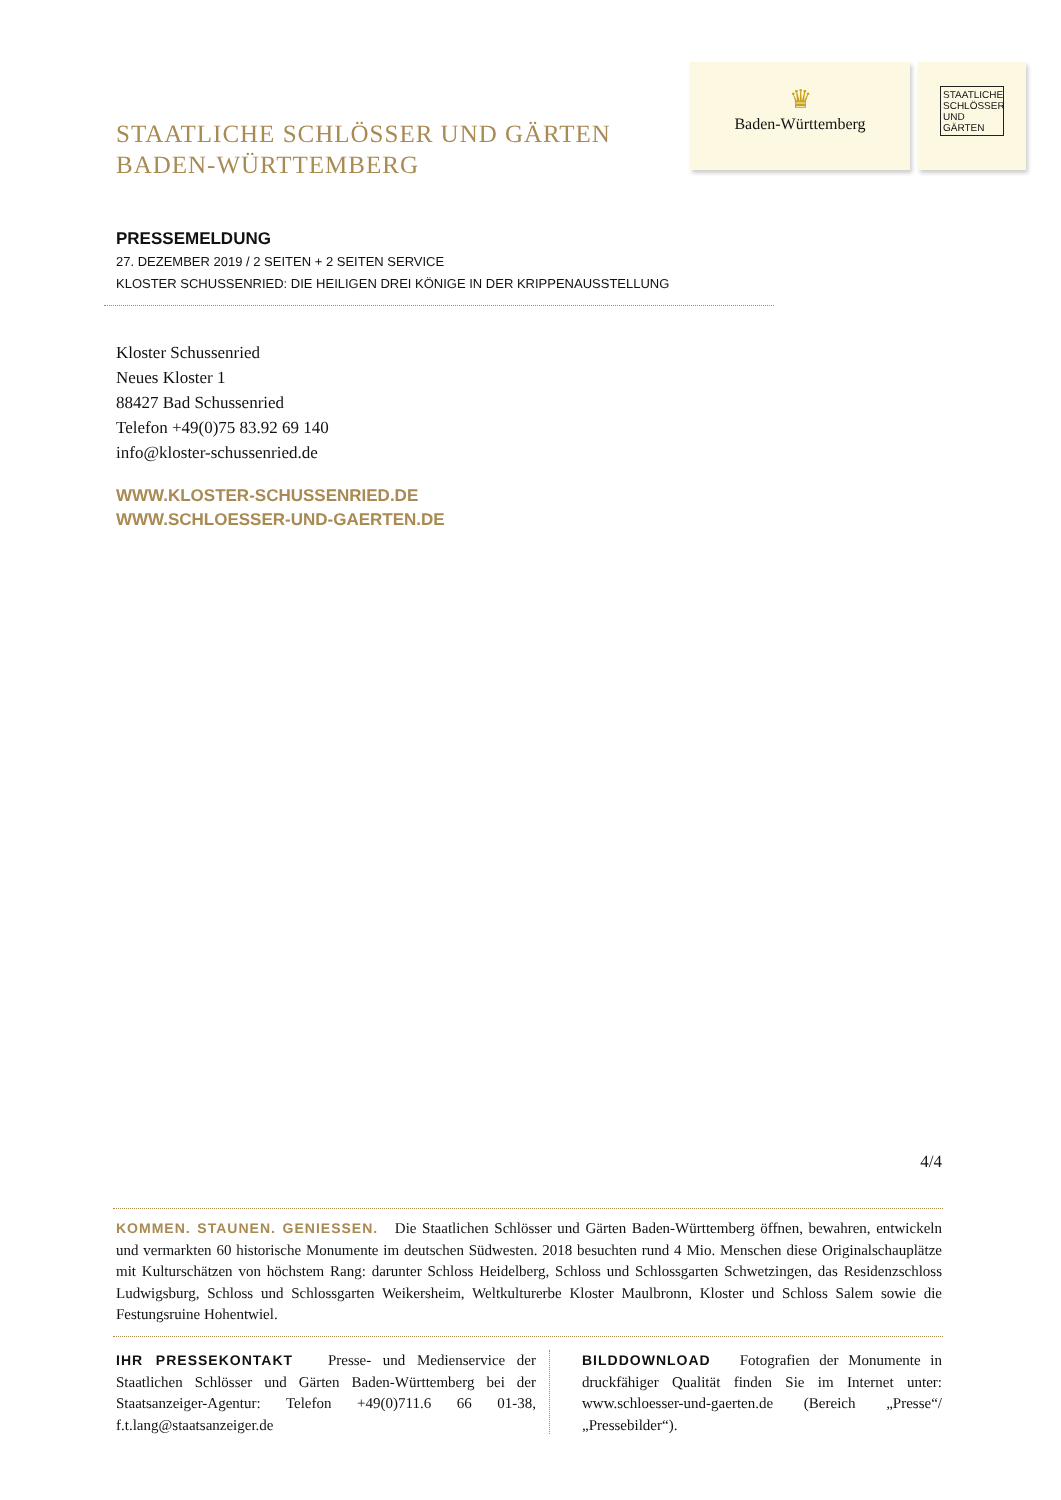STAATLICHE SCHLÖSSER UND GÄRTEN
BADEN-WÜRTTEMBERG
♛
Baden-Württemberg
STAATLICHE SCHLÖSSER UND GÄRTEN
PRESSEMELDUNG
27. DEZEMBER 2019 / 2 SEITEN + 2 SEITEN SERVICE
KLOSTER SCHUSSENRIED: DIE HEILIGEN DREI KÖNIGE IN DER KRIPPENAUSSTELLUNG
Kloster Schussenried
Neues Kloster 1
88427 Bad Schussenried
Telefon +49(0)75 83.92 69 140
info@kloster-schussenried.de
WWW.KLOSTER-SCHUSSENRIED.DE
WWW.SCHLOESSER-UND-GAERTEN.DE
4/4
KOMMEN. STAUNEN. GENIESSEN. Die Staatlichen Schlösser und Gärten Baden-Württemberg öffnen, bewahren, entwickeln und vermarkten 60 historische Monumente im deutschen Südwesten. 2018 besuchten rund 4 Mio. Menschen diese Originalschauplätze mit Kulturschätzen von höchstem Rang: darunter Schloss Heidelberg, Schloss und Schlossgarten Schwetzingen, das Residenzschloss Ludwigsburg, Schloss und Schlossgarten Weikersheim, Weltkulturerbe Kloster Maulbronn, Kloster und Schloss Salem sowie die Festungsruine Hohentwiel.
IHR PRESSEKONTAKT Presse- und Medienservice der Staatlichen Schlösser und Gärten Baden-Württemberg bei der Staatsanzeiger-Agentur: Telefon +49(0)711.6 66 01-38, f.t.lang@staatsanzeiger.de
BILDDOWNLOAD Fotografien der Monumente in druckfähiger Qualität finden Sie im Internet unter: www.schloesser-und-gaerten.de (Bereich „Presse“/„Pressebilder“).